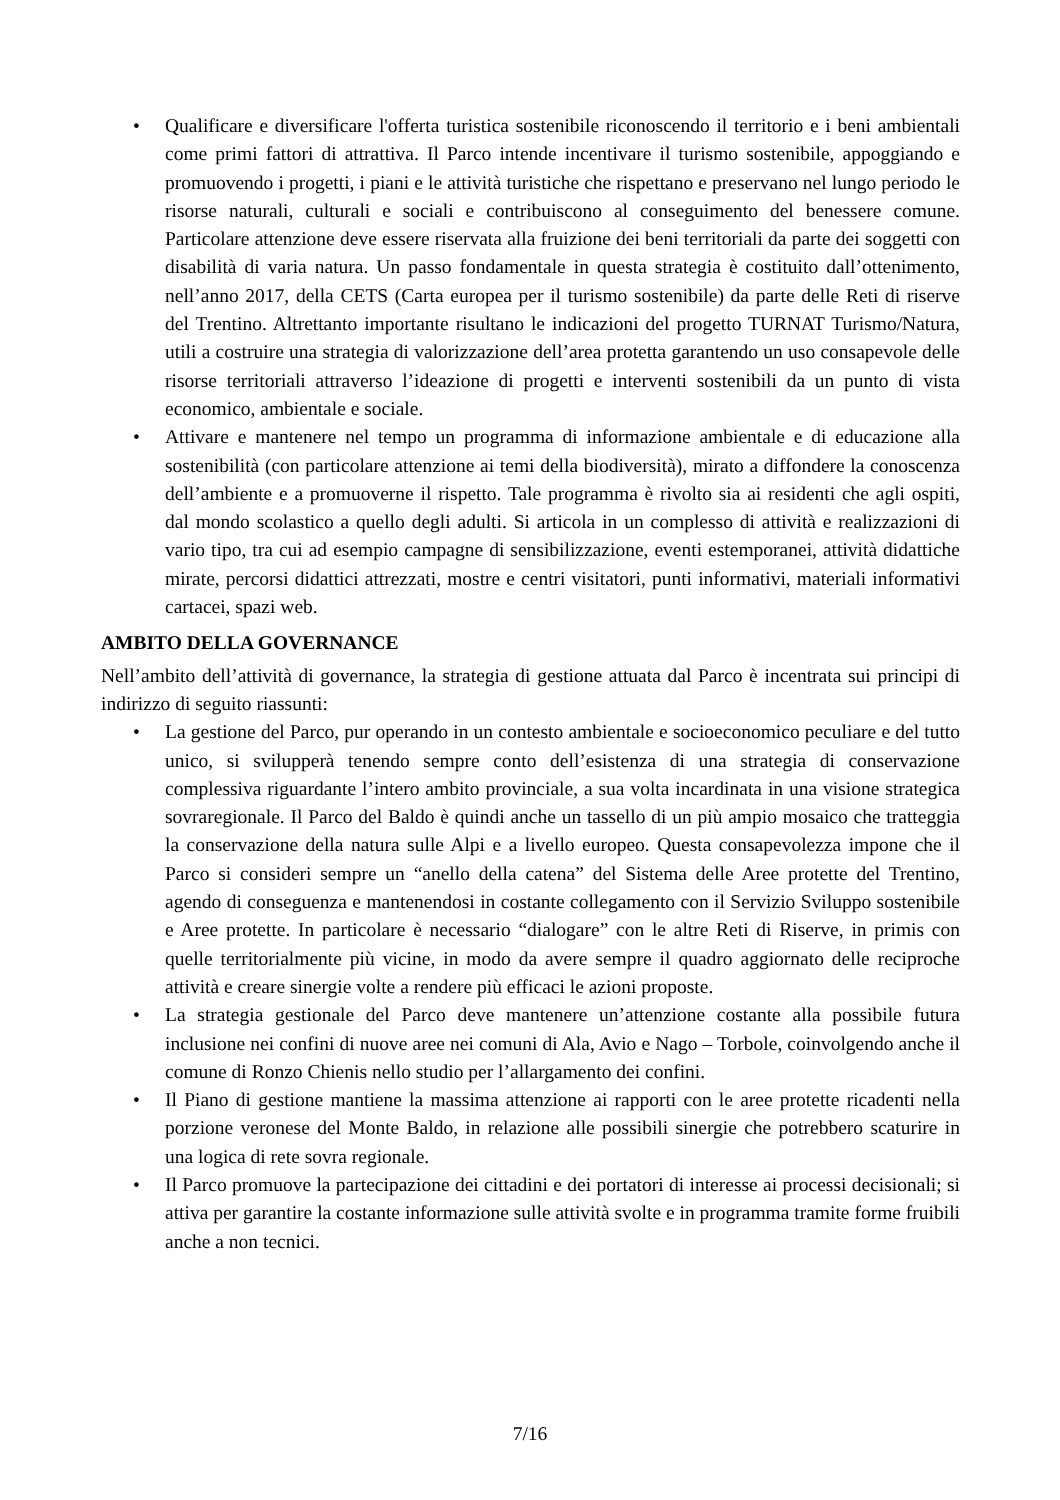• Qualificare e diversificare l'offerta turistica sostenibile riconoscendo il territorio e i beni ambientali come primi fattori di attrattiva. Il Parco intende incentivare il turismo sostenibile, appoggiando e promuovendo i progetti, i piani e le attività turistiche che rispettano e preservano nel lungo periodo le risorse naturali, culturali e sociali e contribuiscono al conseguimento del benessere comune. Particolare attenzione deve essere riservata alla fruizione dei beni territoriali da parte dei soggetti con disabilità di varia natura. Un passo fondamentale in questa strategia è costituito dall’ottenimento, nell’anno 2017, della CETS (Carta europea per il turismo sostenibile) da parte delle Reti di riserve del Trentino. Altrettanto importante risultano le indicazioni del progetto TURNAT Turismo/Natura, utili a costruire una strategia di valorizzazione dell’area protetta garantendo un uso consapevole delle risorse territoriali attraverso l’ideazione di progetti e interventi sostenibili da un punto di vista economico, ambientale e sociale.
• Attivare e mantenere nel tempo un programma di informazione ambientale e di educazione alla sostenibilità (con particolare attenzione ai temi della biodiversità), mirato a diffondere la conoscenza dell’ambiente e a promuoverne il rispetto. Tale programma è rivolto sia ai residenti che agli ospiti, dal mondo scolastico a quello degli adulti. Si articola in un complesso di attività e realizzazioni di vario tipo, tra cui ad esempio campagne di sensibilizzazione, eventi estemporanei, attività didattiche mirate, percorsi didattici attrezzati, mostre e centri visitatori, punti informativi, materiali informativi cartacei, spazi web.
AMBITO DELLA GOVERNANCE
Nell’ambito dell’attività di governance, la strategia di gestione attuata dal Parco è incentrata sui principi di indirizzo di seguito riassunti:
• La gestione del Parco, pur operando in un contesto ambientale e socioeconomico peculiare e del tutto unico, si svilupperà tenendo sempre conto dell’esistenza di una strategia di conservazione complessiva riguardante l’intero ambito provinciale, a sua volta incardinata in una visione strategica sovraregionale. Il Parco del Baldo è quindi anche un tassello di un più ampio mosaico che tratteggia la conservazione della natura sulle Alpi e a livello europeo. Questa consapevolezza impone che il Parco si consideri sempre un “anello della catena” del Sistema delle Aree protette del Trentino, agendo di conseguenza e mantenendosi in costante collegamento con il Servizio Sviluppo sostenibile e Aree protette. In particolare è necessario “dialogare” con le altre Reti di Riserve, in primis con quelle territorialmente più vicine, in modo da avere sempre il quadro aggiornato delle reciproche attività e creare sinergie volte a rendere più efficaci le azioni proposte.
• La strategia gestionale del Parco deve mantenere un’attenzione costante alla possibile futura inclusione nei confini di nuove aree nei comuni di Ala, Avio e Nago – Torbole, coinvolgendo anche il comune di Ronzo Chienis nello studio per l’allargamento dei confini.
• Il Piano di gestione mantiene la massima attenzione ai rapporti con le aree protette ricadenti nella porzione veronese del Monte Baldo, in relazione alle possibili sinergie che potrebbero scaturire in una logica di rete sovra regionale.
• Il Parco promuove la partecipazione dei cittadini e dei portatori di interesse ai processi decisionali; si attiva per garantire la costante informazione sulle attività svolte e in programma tramite forme fruibili anche a non tecnici.
7/16